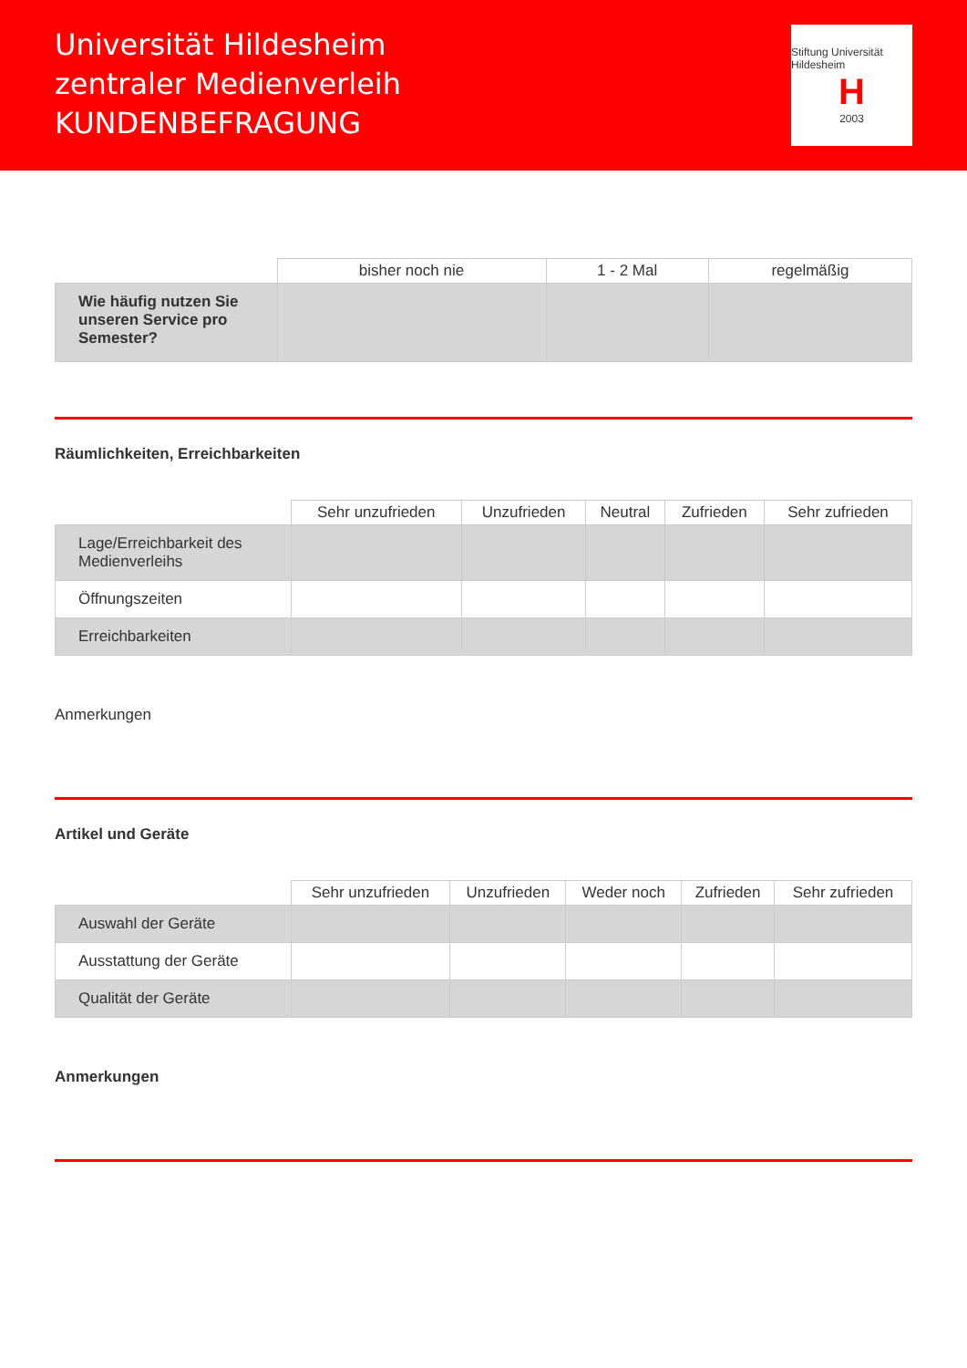Universität Hildesheim
zentraler Medienverleih
KUNDENBEFRAGUNG
Stiftung Universität Hildesheim
H
2003
| | bisher noch nie | 1 - 2 Mal | regelmäßig |
| --- | --- | --- | --- |
| Wie häufig nutzen Sie unseren Service pro Semester? | | | |
Räumlichkeiten, Erreichbarkeiten
| | Sehr unzufrieden | Unzufrieden | Neutral | Zufrieden | Sehr zufrieden |
| --- | --- | --- | --- | --- | --- |
| Lage/Erreichbarkeit des Medienverleihs | | | | | |
| Öffnungszeiten | | | | | |
| Erreichbarkeiten | | | | | |
Anmerkungen
Artikel und Geräte
| | Sehr unzufrieden | Unzufrieden | Weder noch | Zufrieden | Sehr zufrieden |
| --- | --- | --- | --- | --- | --- |
| Auswahl der Geräte | | | | | |
| Ausstattung der Geräte | | | | | |
| Qualität der Geräte | | | | | |
Anmerkungen